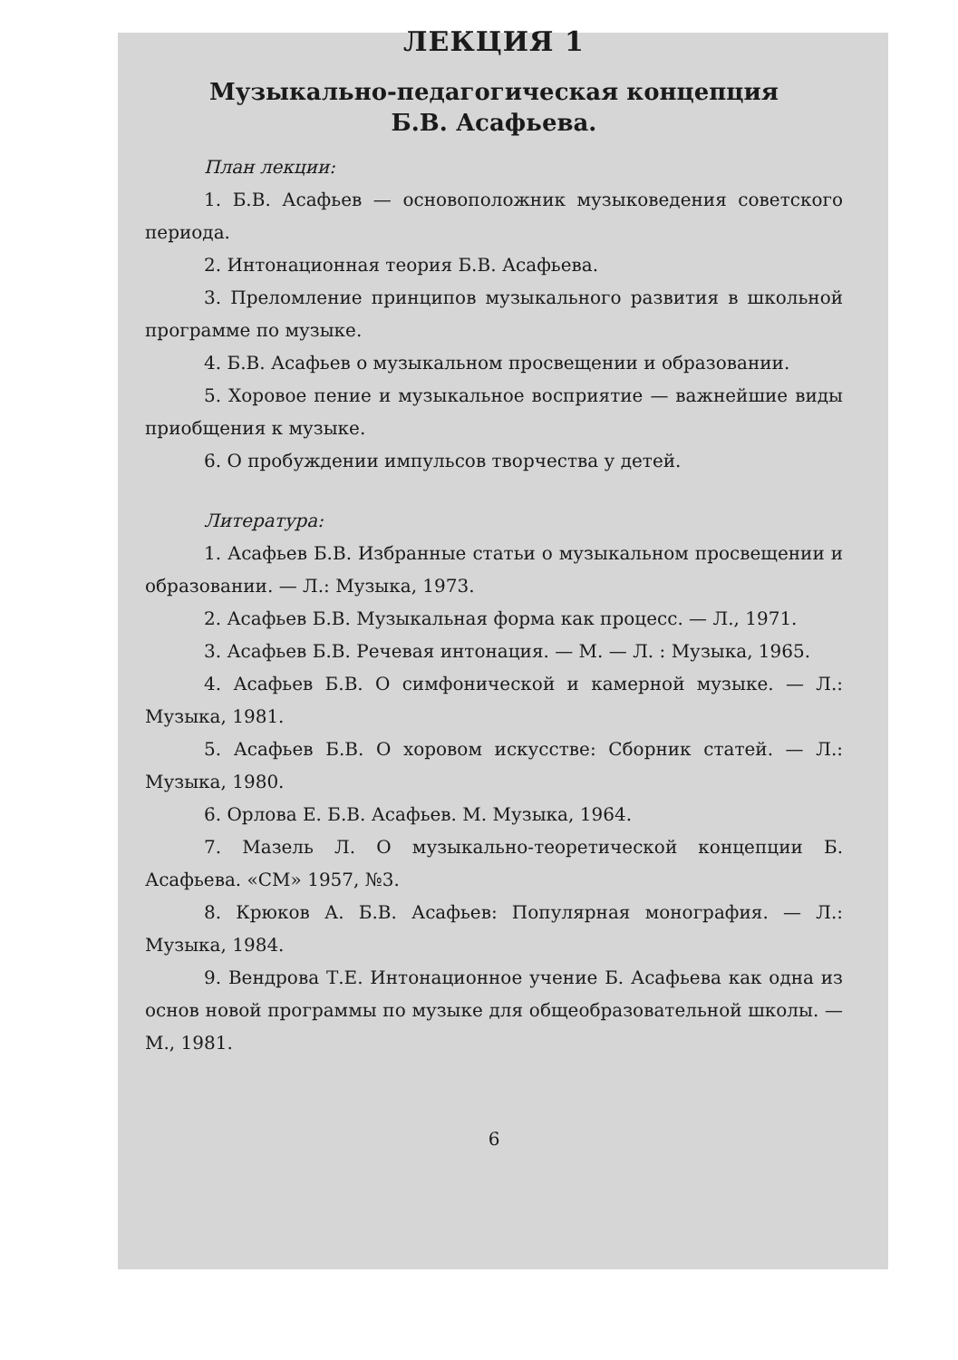ЛЕКЦИЯ 1
Музыкально-педагогическая концепция
Б.В. Асафьева.
План лекции:
1. Б.В. Асафьев — основоположник музыковедения советского периода.
2. Интонационная теория Б.В. Асафьева.
3. Преломление принципов музыкального развития в школьной программе по музыке.
4. Б.В. Асафьев о музыкальном просвещении и образовании.
5. Хоровое пение и музыкальное восприятие — важнейшие виды приобщения к музыке.
6. О пробуждении импульсов творчества у детей.
Литература:
1. Асафьев Б.В. Избранные статьи о музыкальном просвещении и образовании. — Л.: Музыка, 1973.
2. Асафьев Б.В. Музыкальная форма как процесс. — Л., 1971.
3. Асафьев Б.В. Речевая интонация. — М. — Л. : Музыка, 1965.
4. Асафьев Б.В. О симфонической и камерной музыке. — Л.: Музыка, 1981.
5. Асафьев Б.В. О хоровом искусстве: Сборник статей. — Л.: Музыка, 1980.
6. Орлова Е. Б.В. Асафьев. М. Музыка, 1964.
7. Мазель Л. О музыкально-теоретической концепции Б. Асафьева. «СМ» 1957, №3.
8. Крюков А. Б.В. Асафьев: Популярная монография. — Л.: Музыка, 1984.
9. Вендрова Т.Е. Интонационное учение Б. Асафьева как одна из основ новой программы по музыке для общеобразовательной школы. — М., 1981.
6